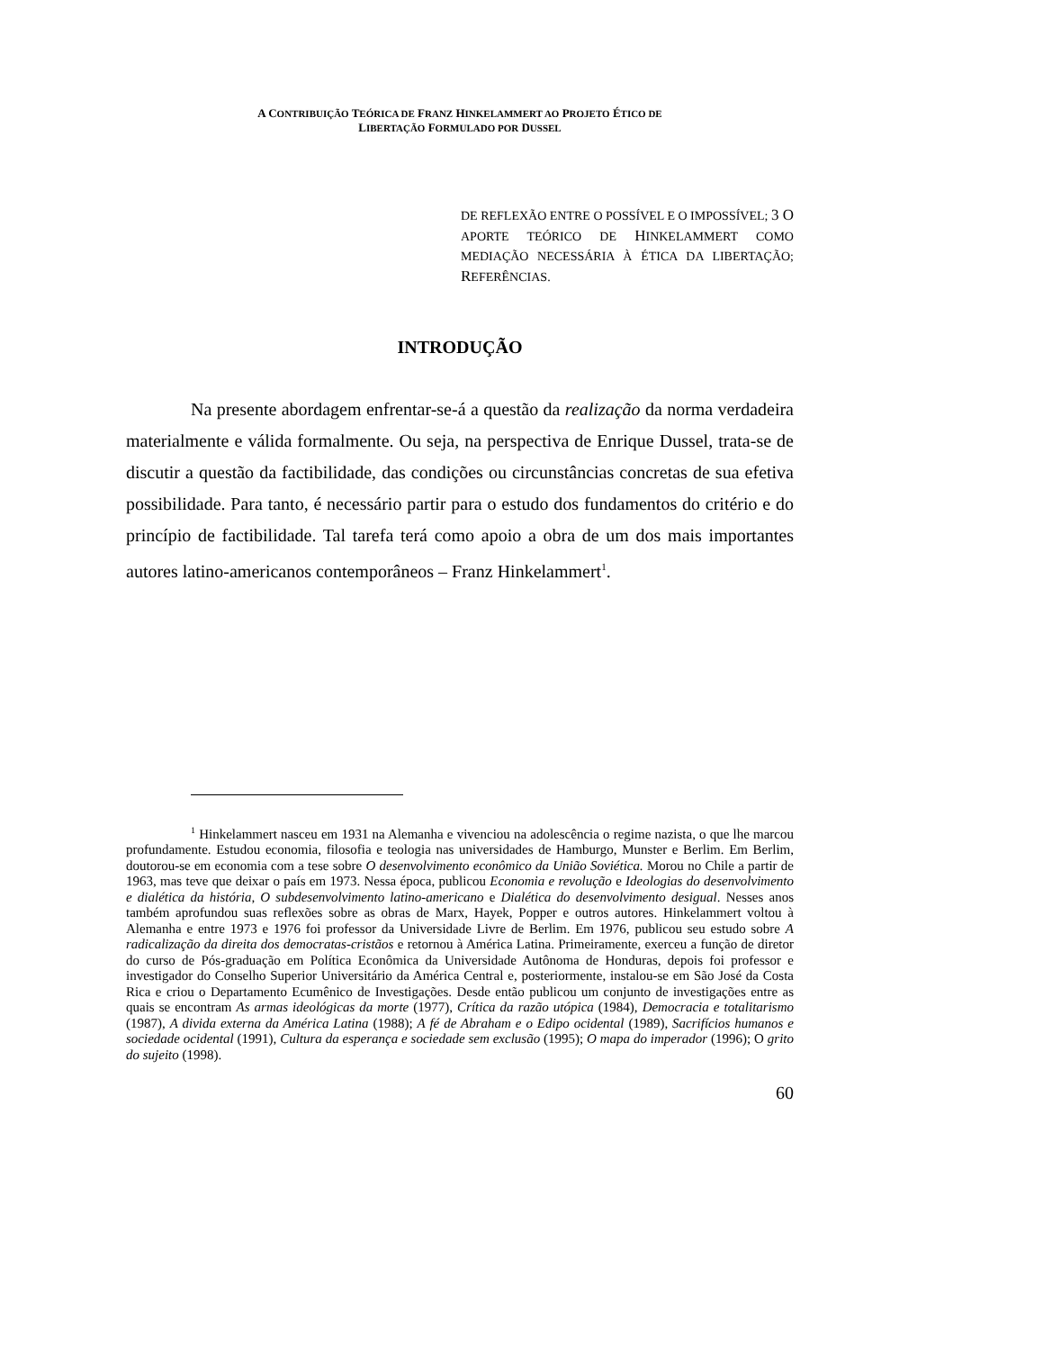A CONTRIBUIÇÃO TEÓRICA DE FRANZ HINKELAMMERT AO PROJETO ÉTICO DE
LIBERTAÇÃO FORMULADO POR DUSSEL
DE REFLEXÃO ENTRE O POSSÍVEL E O IMPOSSÍVEL; 3 O APORTE TEÓRICO DE HINKELAMMERT COMO MEDIAÇÃO NECESSÁRIA À ÉTICA DA LIBERTAÇÃO; REFERÊNCIAS.
INTRODUÇÃO
Na presente abordagem enfrentar-se-á a questão da realização da norma verdadeira materialmente e válida formalmente. Ou seja, na perspectiva de Enrique Dussel, trata-se de discutir a questão da factibilidade, das condições ou circunstâncias concretas de sua efetiva possibilidade. Para tanto, é necessário partir para o estudo dos fundamentos do critério e do princípio de factibilidade. Tal tarefa terá como apoio a obra de um dos mais importantes autores latino-americanos contemporâneos – Franz Hinkelammert<sup>1</sup>.
<sup>1</sup> Hinkelammert nasceu em 1931 na Alemanha e vivenciou na adolescência o regime nazista, o que lhe marcou profundamente. Estudou economia, filosofia e teologia nas universidades de Hamburgo, Munster e Berlim. Em Berlim, doutorou-se em economia com a tese sobre O desenvolvimento econômico da União Soviética. Morou no Chile a partir de 1963, mas teve que deixar o país em 1973. Nessa época, publicou Economia e revolução e Ideologias do desenvolvimento e dialética da história, O subdesenvolvimento latino-americano e Dialética do desenvolvimento desigual. Nesses anos também aprofundou suas reflexões sobre as obras de Marx, Hayek, Popper e outros autores. Hinkelammert voltou à Alemanha e entre 1973 e 1976 foi professor da Universidade Livre de Berlim. Em 1976, publicou seu estudo sobre A radicalização da direita dos democratas-cristãos e retornou à América Latina. Primeiramente, exerceu a função de diretor do curso de Pós-graduação em Política Econômica da Universidade Autônoma de Honduras, depois foi professor e investigador do Conselho Superior Universitário da América Central e, posteriormente, instalou-se em São José da Costa Rica e criou o Departamento Ecumênico de Investigações. Desde então publicou um conjunto de investigações entre as quais se encontram As armas ideológicas da morte (1977), Crítica da razão utópica (1984), Democracia e totalitarismo (1987), A divida externa da América Latina (1988); A fé de Abraham e o Edipo ocidental (1989), Sacrifícios humanos e sociedade ocidental (1991), Cultura da esperança e sociedade sem exclusão (1995); O mapa do imperador (1996); O grito do sujeito (1998).
60